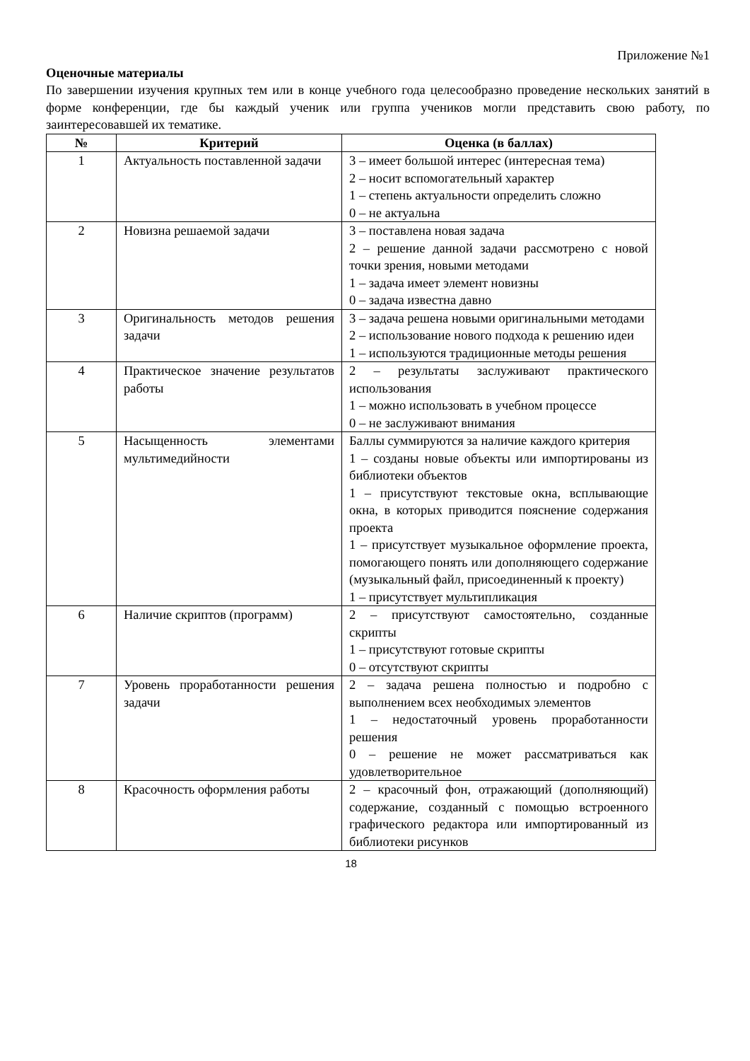Приложение №1
Оценочные материалы
По завершении изучения крупных тем или в конце учебного года целесообразно проведение нескольких занятий в форме конференции, где бы каждый ученик или группа учеников могли представить свою работу, по заинтересовавшей их тематике.
| № | Критерий | Оценка (в баллах) |
| --- | --- | --- |
| 1 | Актуальность поставленной задачи | 3 – имеет большой интерес (интересная тема) 2 – носит вспомогательный характер 1 – степень актуальности определить сложно 0 – не актуальна |
| 2 | Новизна решаемой задачи | 3 – поставлена новая задача 2 – решение данной задачи рассмотрено с новой точки зрения, новыми методами 1 – задача имеет элемент новизны 0 – задача известна давно |
| 3 | Оригинальность методов решения задачи | 3 – задача решена новыми оригинальными методами 2 – использование нового подхода к решению идеи 1 – используются традиционные методы решения |
| 4 | Практическое значение результатов работы | 2 – результаты заслуживают практического использования 1 – можно использовать в учебном процессе 0 – не заслуживают внимания |
| 5 | Насыщенность элементами мультимедийности | Баллы суммируются за наличие каждого критерия 1 – созданы новые объекты или импортированы из библиотеки объектов 1 – присутствуют текстовые окна, всплывающие окна, в которых приводится пояснение содержания проекта 1 – присутствует музыкальное оформление проекта, помогающего понять или дополняющего содержание (музыкальный файл, присоединенный к проекту) 1 – присутствует мультипликация |
| 6 | Наличие скриптов (программ) | 2 – присутствуют самостоятельно, созданные скрипты 1 – присутствуют готовые скрипты 0 – отсутствуют скрипты |
| 7 | Уровень проработанности решения задачи | 2 – задача решена полностью и подробно с выполнением всех необходимых элементов 1 – недостаточный уровень проработанности решения 0 – решение не может рассматриваться как удовлетворительное |
| 8 | Красочность оформления работы | 2 – красочный фон, отражающий (дополняющий) содержание, созданный с помощью встроенного графического редактора или импортированный из библиотеки рисунков |
18